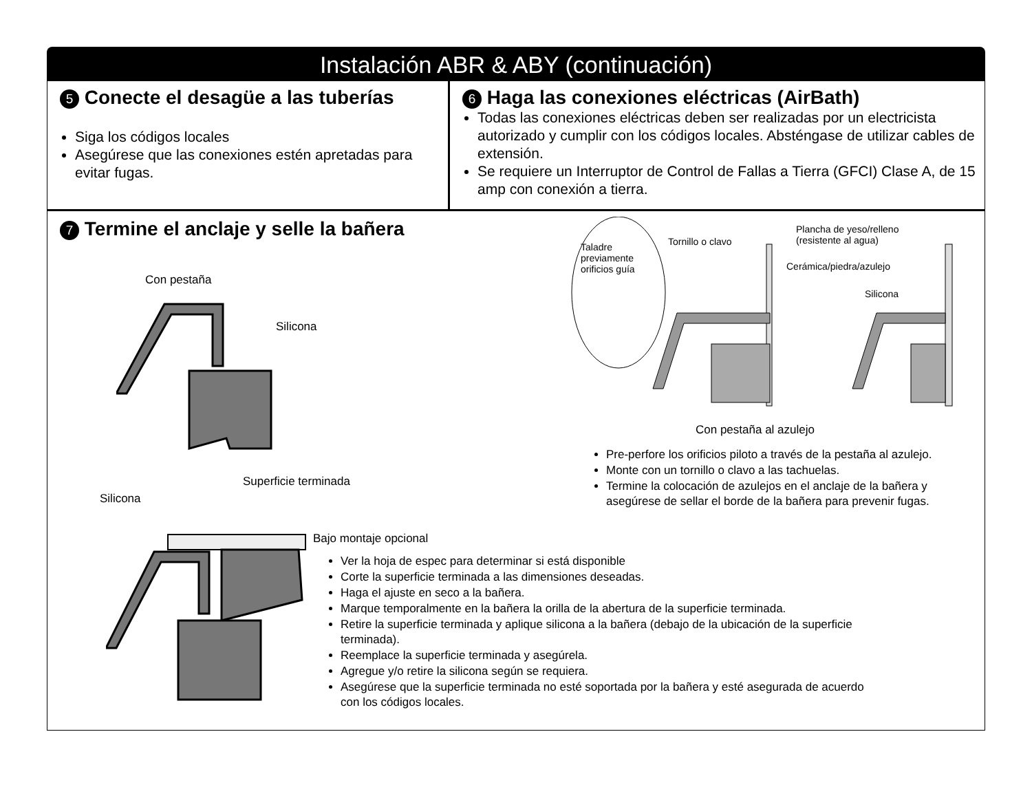Instalación ABR & ABY (continuación)
5 Conecte el desagüe a las tuberías
Siga los códigos locales
Asegúrese que las conexiones estén apretadas para evitar fugas.
6 Haga las conexiones eléctricas (AirBath)
Todas las conexiones eléctricas deben ser realizadas por un electricista autorizado y cumplir con los códigos locales. Absténgase de utilizar cables de extensión.
Se requiere un Interruptor de Control de Fallas a Tierra (GFCI) Clase A, de 15 amp con conexión a tierra.
7 Termine el anclaje y selle la bañera
Con pestaña
Silicona
Superficie terminada
Silicona
Bajo montaje opcional
Ver la hoja de espec para determinar si está disponible
Corte la superficie terminada a las dimensiones deseadas.
Haga el ajuste en seco a la bañera.
Marque temporalmente en la bañera la orilla de la abertura de la superficie terminada.
Retire la superficie terminada y aplique silicona a la bañera (debajo de la ubicación de la superficie terminada).
Reemplace la superficie terminada y asegúrela.
Agregue y/o retire la silicona según se requiera.
Asegúrese que la superficie terminada no esté soportada por la bañera y esté asegurada de acuerdo con los códigos locales.
Taladre
previamente
orificios guía
Tornillo o clavo
Plancha de yeso/relleno
(resistente al agua)
Cerámica/piedra/azulejo
Silicona
Con pestaña al azulejo
Pre-perfore los orificios piloto a través de la pestaña al azulejo.
Monte con un tornillo o clavo a las tachuelas.
Termine la colocación de azulejos en el anclaje de la bañera y asegúrese de sellar el borde de la bañera para prevenir fugas.